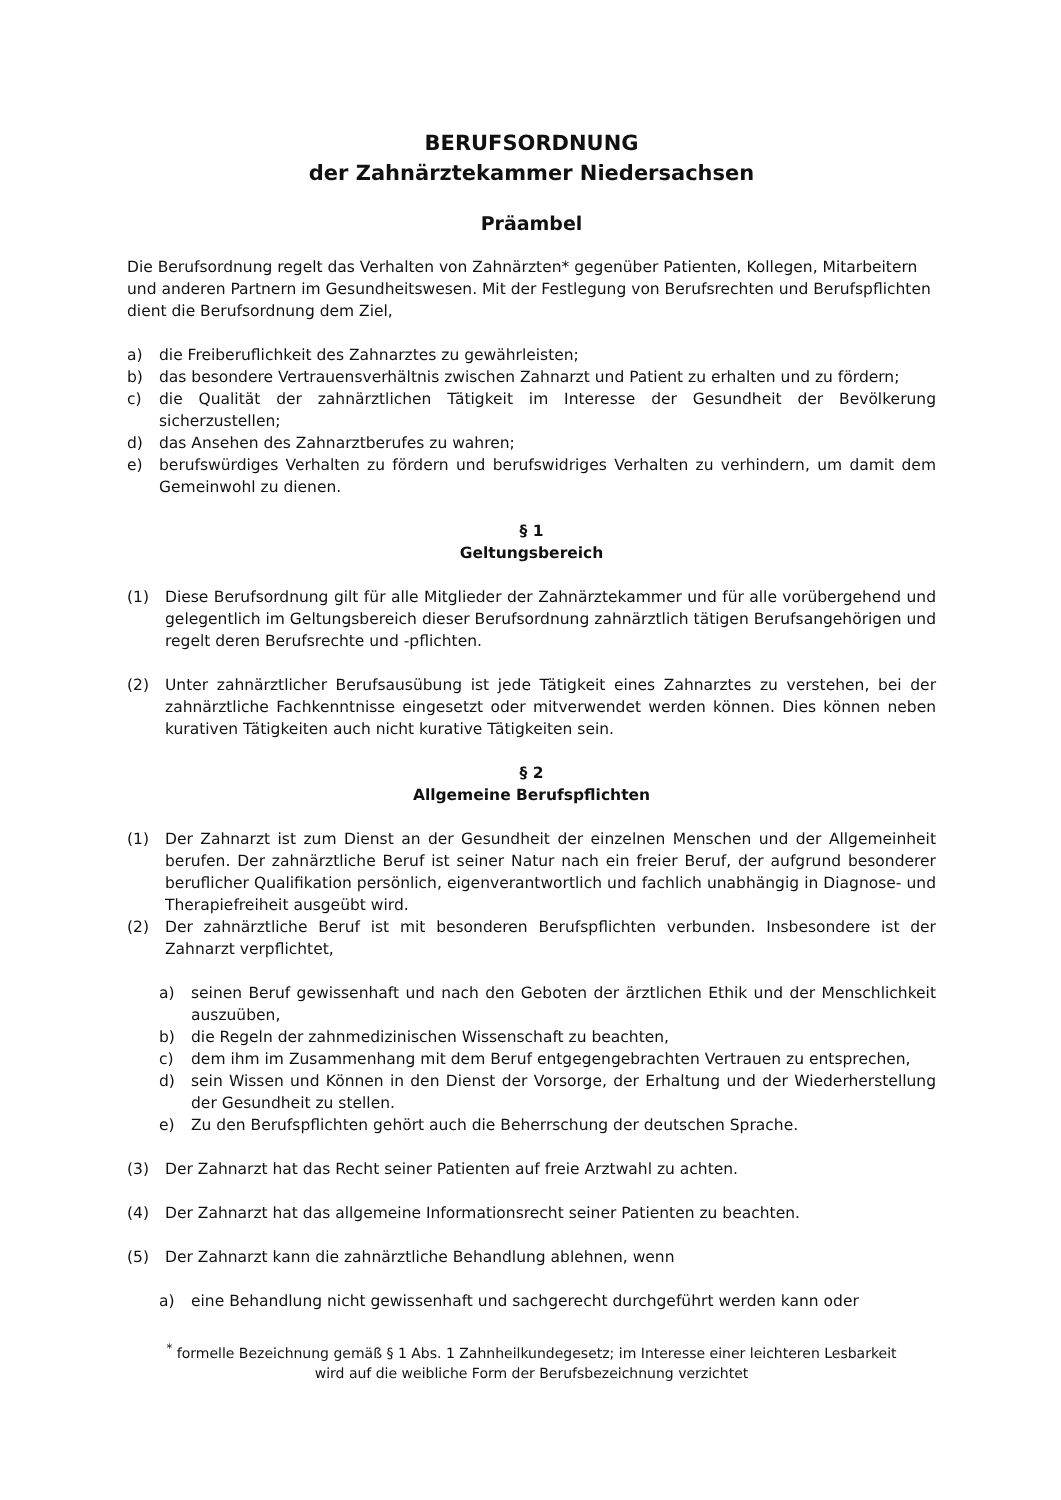BERUFSORDNUNG
der Zahnärztekammer Niedersachsen
Präambel
Die Berufsordnung regelt das Verhalten von Zahnärzten* gegenüber Patienten, Kollegen, Mitarbeitern und anderen Partnern im Gesundheitswesen. Mit der Festlegung von Berufsrechten und Berufspflichten dient die Berufsordnung dem Ziel,
a) die Freiberuflichkeit des Zahnarztes zu gewährleisten;
b) das besondere Vertrauensverhältnis zwischen Zahnarzt und Patient zu erhalten und zu fördern;
c) die Qualität der zahnärztlichen Tätigkeit im Interesse der Gesundheit der Bevölkerung sicherzustellen;
d) das Ansehen des Zahnarztberufes zu wahren;
e) berufswürdiges Verhalten zu fördern und berufswidriges Verhalten zu verhindern, um damit dem Gemeinwohl zu dienen.
§ 1
Geltungsbereich
(1) Diese Berufsordnung gilt für alle Mitglieder der Zahnärztekammer und für alle vorübergehend und gelegentlich im Geltungsbereich dieser Berufsordnung zahnärztlich tätigen Berufsangehörigen und regelt deren Berufsrechte und -pflichten.
(2) Unter zahnärztlicher Berufsausübung ist jede Tätigkeit eines Zahnarztes zu verstehen, bei der zahnärztliche Fachkenntnisse eingesetzt oder mitverwendet werden können. Dies können neben kurativen Tätigkeiten auch nicht kurative Tätigkeiten sein.
§ 2
Allgemeine Berufspflichten
(1) Der Zahnarzt ist zum Dienst an der Gesundheit der einzelnen Menschen und der Allgemeinheit berufen. Der zahnärztliche Beruf ist seiner Natur nach ein freier Beruf, der aufgrund besonderer beruflicher Qualifikation persönlich, eigenverantwortlich und fachlich unabhängig in Diagnose- und Therapiefreiheit ausgeübt wird.
(2) Der zahnärztliche Beruf ist mit besonderen Berufspflichten verbunden. Insbesondere ist der Zahnarzt verpflichtet,
a) seinen Beruf gewissenhaft und nach den Geboten der ärztlichen Ethik und der Menschlichkeit auszuüben,
b) die Regeln der zahnmedizinischen Wissenschaft zu beachten,
c) dem ihm im Zusammenhang mit dem Beruf entgegengebrachten Vertrauen zu entsprechen,
d) sein Wissen und Können in den Dienst der Vorsorge, der Erhaltung und der Wiederherstellung der Gesundheit zu stellen.
e) Zu den Berufspflichten gehört auch die Beherrschung der deutschen Sprache.
(3) Der Zahnarzt hat das Recht seiner Patienten auf freie Arztwahl zu achten.
(4) Der Zahnarzt hat das allgemeine Informationsrecht seiner Patienten zu beachten.
(5) Der Zahnarzt kann die zahnärztliche Behandlung ablehnen, wenn
a) eine Behandlung nicht gewissenhaft und sachgerecht durchgeführt werden kann oder
<sup>*</sup> formelle Bezeichnung gemäß § 1 Abs. 1 Zahnheilkundegesetz; im Interesse einer leichteren Lesbarkeit
wird auf die weibliche Form der Berufsbezeichnung verzichtet